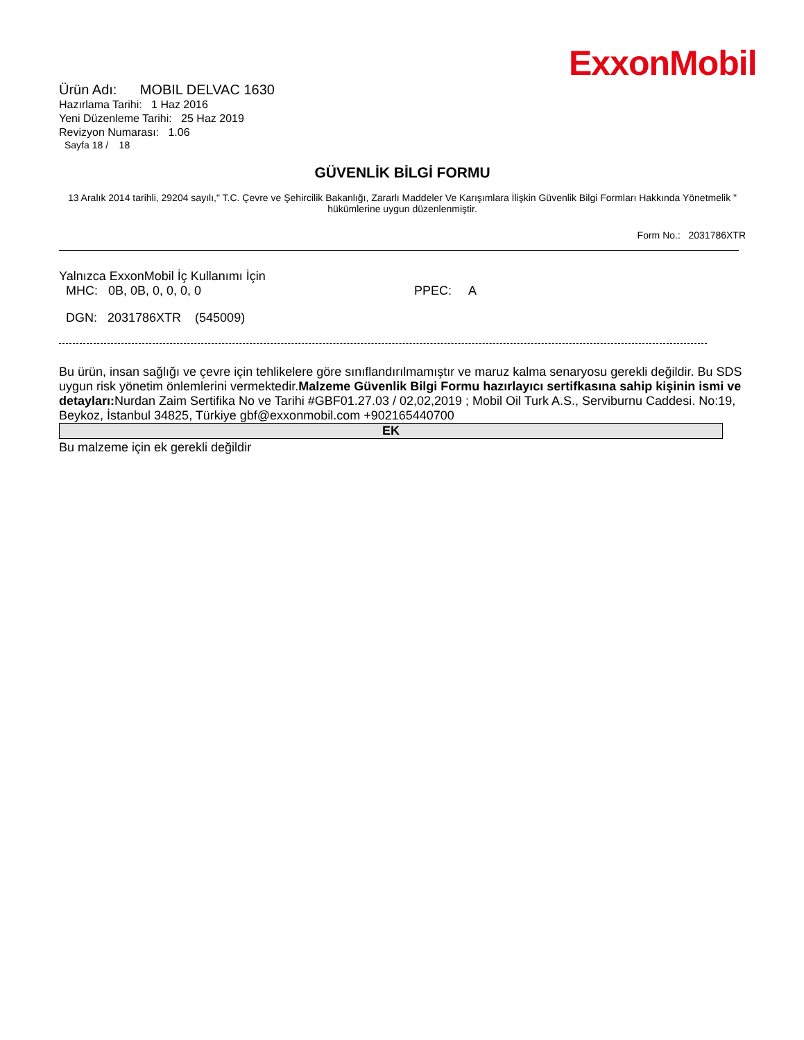ExxonMobil
Ürün Adı: MOBIL DELVAC 1630
Hazırlama Tarihi: 1 Haz 2016
Yeni Düzenleme Tarihi: 25 Haz 2019
Revizyon Numarası: 1.06
Sayfa 18 / 18
GÜVENLİK BİLGİ FORMU
13 Aralık 2014 tarihli, 29204 sayılı," T.C. Çevre ve Şehircilik Bakanlığı, Zararlı Maddeler Ve Karışımlara İlişkin Güvenlik Bilgi Formları Hakkında Yönetmelik " hükümlerine uygun düzenlenmiştir.
Form No.: 2031786XTR
Yalnızca ExxonMobil İç Kullanımı İçin
MHC: 0B, 0B, 0, 0, 0, 0 PPEC: A
DGN: 2031786XTR (545009)
Bu ürün, insan sağlığı ve çevre için tehlikelere göre sınıflandırılmamıştır ve maruz kalma senaryosu gerekli değildir. Bu SDS uygun risk yönetim önlemlerini vermektedir.Malzeme Güvenlik Bilgi Formu hazırlayıcı sertifkasına sahip kişinin ismi ve detayları: Nurdan Zaim Sertifika No ve Tarihi #GBF01.27.03 / 02,02,2019 ; Mobil Oil Turk A.S., Serviburnu Caddesi. No:19, Beykoz, İstanbul 34825, Türkiye gbf@exxonmobil.com +902165440700
EK
Bu malzeme için ek gerekli değildir